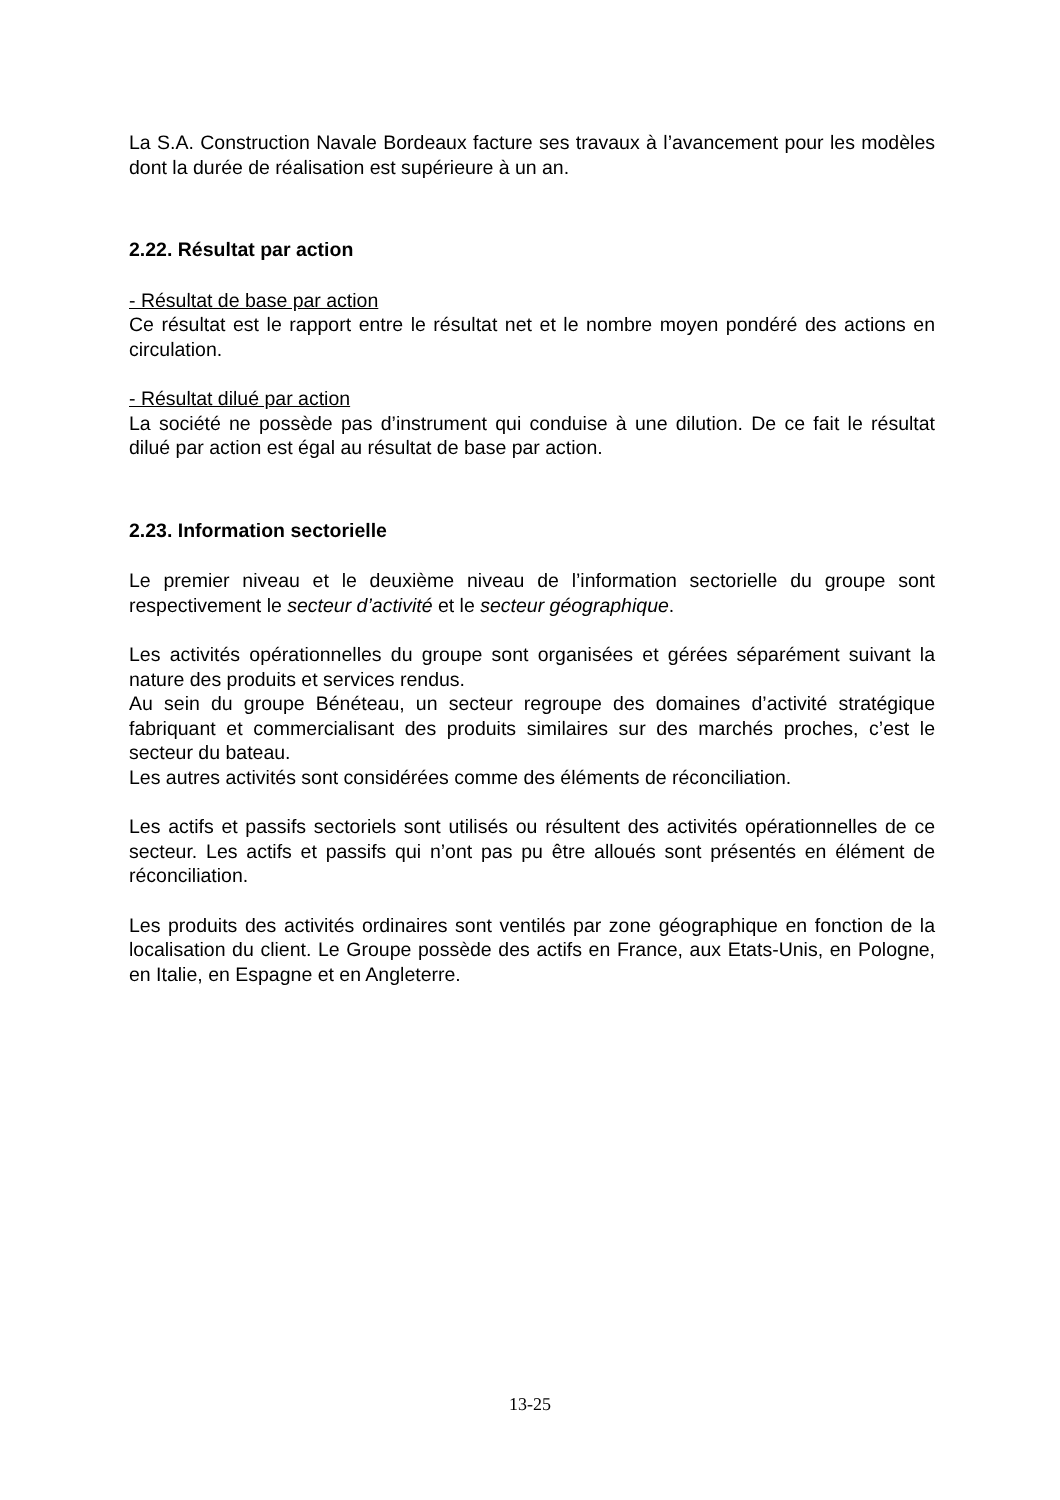La S.A. Construction Navale Bordeaux facture ses travaux à l’avancement pour les modèles dont la durée de réalisation est supérieure à un an.
2.22. Résultat par action
- Résultat de base par action
Ce résultat est le rapport entre le résultat net et le nombre moyen pondéré des actions en circulation.
- Résultat dilué par action
La société ne possède pas d’instrument qui conduise à une dilution. De ce fait le résultat dilué par action est égal au résultat de base par action.
2.23. Information sectorielle
Le premier niveau et le deuxième niveau de l’information sectorielle du groupe sont respectivement le secteur d’activité et le secteur géographique.
Les activités opérationnelles du groupe sont organisées et gérées séparément suivant la nature des produits et services rendus.
Au sein du groupe Bénéteau, un secteur regroupe des domaines d’activité stratégique fabriquant et commercialisant des produits similaires sur des marchés proches, c’est le secteur du bateau.
Les autres activités sont considérées comme des éléments de réconciliation.
Les actifs et passifs sectoriels sont utilisés ou résultent des activités opérationnelles de ce secteur. Les actifs et passifs qui n’ont pas pu être alloués sont présentés en élément de réconciliation.
Les produits des activités ordinaires sont ventilés par zone géographique en fonction de la localisation du client. Le Groupe possède des actifs en France, aux Etats-Unis, en Pologne, en Italie, en Espagne et en Angleterre.
13-25